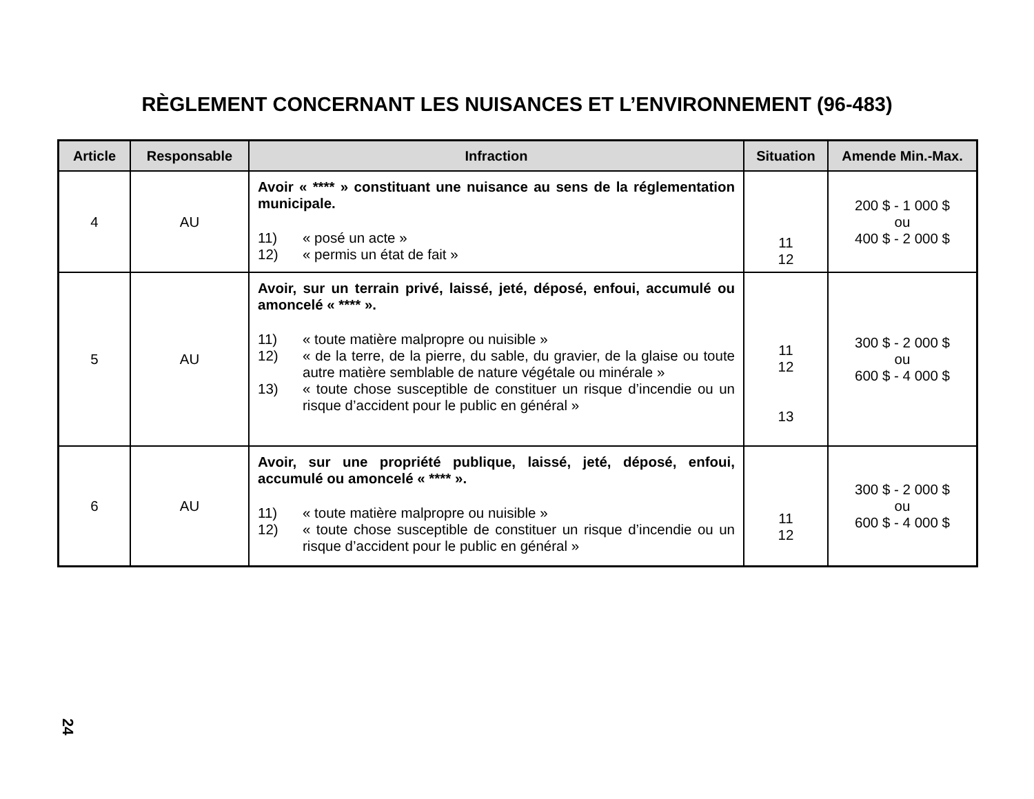RÈGLEMENT CONCERNANT LES NUISANCES ET L’ENVIRONNEMENT (96-483)
| Article | Responsable | Infraction | Situation | Amende Min.-Max. |
| --- | --- | --- | --- | --- |
| 4 | AU | Avoir « **** » constituant une nuisance au sens de la réglementation municipale. 11) « posé un acte » 12) « permis un état de fait » | 11 12 | 200 $ - 1 000 $ ou 400 $ - 2 000 $ |
| 5 | AU | Avoir, sur un terrain privé, laissé, jeté, déposé, enfoui, accumulé ou amoncelé « **** ». 11) « toute matière malpropre ou nuisible » 12) « de la terre, de la pierre, du sable, du gravier, de la glaise ou toute autre matière semblable de nature végétale ou minérale » 13) « toute chose susceptible de constituer un risque d’incendie ou un risque d’accident pour le public en général » | 11 12 13 | 300 $ - 2 000 $ ou 600 $ - 4 000 $ |
| 6 | AU | Avoir, sur une propriété publique, laissé, jeté, déposé, enfoui, accumulé ou amoncelé « **** ». 11) « toute matière malpropre ou nuisible » 12) « toute chose susceptible de constituer un risque d’incendie ou un risque d’accident pour le public en général » | 11 12 | 300 $ - 2 000 $ ou 600 $ - 4 000 $ |
24